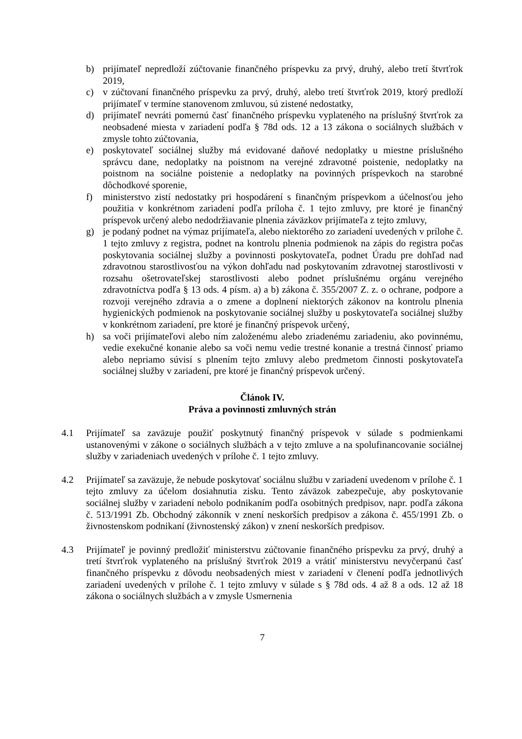b) prijímateľ nepredloží zúčtovanie finančného príspevku za prvý, druhý, alebo tretí štvrťrok 2019,
c) v zúčtovaní finančného príspevku za prvý, druhý, alebo tretí štvrťrok 2019, ktorý predloží prijímateľ v termíne stanovenom zmluvou, sú zistené nedostatky,
d) prijímateľ nevráti pomernú časť finančného príspevku vyplateného na príslušný štvrťrok za neobsadené miesta v zariadení podľa § 78d ods. 12 a 13 zákona o sociálnych službách v zmysle tohto zúčtovania,
e) poskytovateľ sociálnej služby má evidované daňové nedoplatky u miestne príslušného správcu dane, nedoplatky na poistnom na verejné zdravotné poistenie, nedoplatky na poistnom na sociálne poistenie a nedoplatky na povinných príspevkoch na starobné dôchodkové sporenie,
f) ministerstvo zistí nedostatky pri hospodárení s finančným príspevkom a účelnosťou jeho použitia v konkrétnom zariadení podľa príloha č. 1 tejto zmluvy, pre ktoré je finančný príspevok určený alebo nedodržiavanie plnenia záväzkov prijímateľa z tejto zmluvy,
g) je podaný podnet na výmaz prijímateľa, alebo niektorého zo zariadení uvedených v prílohe č. 1 tejto zmluvy z registra, podnet na kontrolu plnenia podmienok na zápis do registra počas poskytovania sociálnej služby a povinnosti poskytovateľa, podnet Úradu pre dohľad nad zdravotnou starostlivosťou na výkon dohľadu nad poskytovaním zdravotnej starostlivosti v rozsahu ošetrovateľskej starostlivosti alebo podnet príslušnému orgánu verejného zdravotníctva podľa § 13 ods. 4 písm. a) a b) zákona č. 355/2007 Z. z. o ochrane, podpore a rozvoji verejného zdravia a o zmene a doplnení niektorých zákonov na kontrolu plnenia hygienických podmienok na poskytovanie sociálnej služby u poskytovateľa sociálnej služby v konkrétnom zariadení, pre ktoré je finančný príspevok určený,
h) sa voči prijímateľovi alebo ním založenému alebo zriadenému zariadeniu, ako povinnému, vedie exekučné konanie alebo sa voči nemu vedie trestné konanie a trestná činnosť priamo alebo nepriamo súvisí s plnením tejto zmluvy alebo predmetom činnosti poskytovateľa sociálnej služby v zariadení, pre ktoré je finančný príspevok určený.
Článok IV.
Práva a povinnosti zmluvných strán
4.1 Prijímateľ sa zaväzuje použiť poskytnutý finančný príspevok v súlade s podmienkami ustanovenými v zákone o sociálnych službách a v tejto zmluve a na spolufinancovanie sociálnej služby v zariadeniach uvedených v prílohe č. 1 tejto zmluvy.
4.2 Prijímateľ sa zaväzuje, že nebude poskytovať sociálnu službu v zariadení uvedenom v prílohe č. 1 tejto zmluvy za účelom dosiahnutia zisku. Tento záväzok zabezpečuje, aby poskytovanie sociálnej služby v zariadení nebolo podnikaním podľa osobitných predpisov, napr. podľa zákona č. 513/1991 Zb. Obchodný zákonník v znení neskorších predpisov a zákona č. 455/1991 Zb. o živnostenskom podnikaní (živnostenský zákon) v znení neskorších predpisov.
4.3 Prijímateľ je povinný predložiť ministerstvu zúčtovanie finančného príspevku za prvý, druhý a tretí štvrťrok vyplateného na príslušný štvrťrok 2019 a vrátiť ministerstvu nevyčerpanú časť finančného príspevku z dôvodu neobsadených miest v zariadení v členení podľa jednotlivých zariadení uvedených v prílohe č. 1 tejto zmluvy v súlade s § 78d ods. 4 až 8 a ods. 12 až 18 zákona o sociálnych službách a v zmysle Usmernenia
7